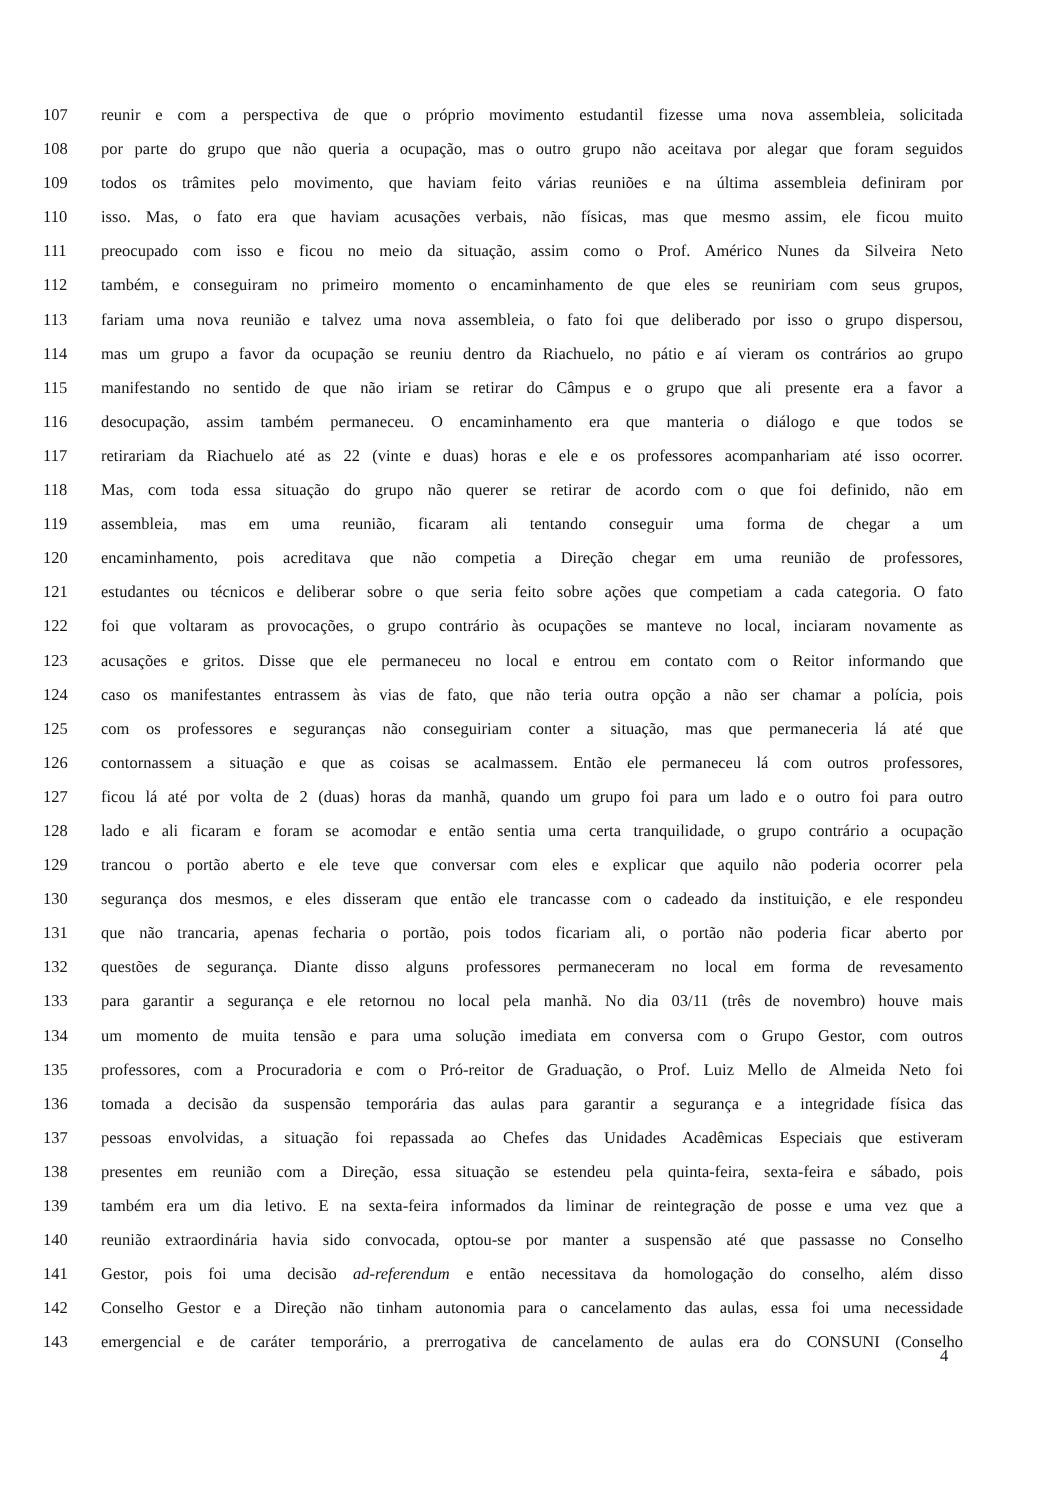107 reunir e com a perspectiva de que o próprio movimento estudantil fizesse uma nova assembleia, solicitada
108 por parte do grupo que não queria a ocupação, mas o outro grupo não aceitava por alegar que foram seguidos
109 todos os trâmites pelo movimento, que haviam feito várias reuniões e na última assembleia definiram por
110 isso. Mas, o fato era que haviam acusações verbais, não físicas, mas que mesmo assim, ele ficou muito
111 preocupado com isso e ficou no meio da situação, assim como o Prof. Américo Nunes da Silveira Neto
112 também, e conseguiram no primeiro momento o encaminhamento de que eles se reuniriam com seus grupos,
113 fariam uma nova reunião e talvez uma nova assembleia, o fato foi que deliberado por isso o grupo dispersou,
114 mas um grupo a favor da ocupação se reuniu dentro da Riachuelo, no pátio e aí vieram os contrários ao grupo
115 manifestando no sentido de que não iriam se retirar do Câmpus e o grupo que ali presente era a favor a
116 desocupação, assim também permaneceu. O encaminhamento era que manteria o diálogo e que todos se
117 retirariam da Riachuelo até as 22 (vinte e duas) horas e ele e os professores acompanhariam até isso ocorrer.
118 Mas, com toda essa situação do grupo não querer se retirar de acordo com o que foi definido, não em
119 assembleia, mas em uma reunião, ficaram ali tentando conseguir uma forma de chegar a um
120 encaminhamento, pois acreditava que não competia a Direção chegar em uma reunião de professores,
121 estudantes ou técnicos e deliberar sobre o que seria feito sobre ações que competiam a cada categoria. O fato
122 foi que voltaram as provocações, o grupo contrário às ocupações se manteve no local, inciaram novamente as
123 acusações e gritos. Disse que ele permaneceu no local e entrou em contato com o Reitor informando que
124 caso os manifestantes entrassem às vias de fato, que não teria outra opção a não ser chamar a polícia, pois
125 com os professores e seguranças não conseguiriam conter a situação, mas que permaneceria lá até que
126 contornassem a situação e que as coisas se acalmassem. Então ele permaneceu lá com outros professores,
127 ficou lá até por volta de 2 (duas) horas da manhã, quando um grupo foi para um lado e o outro foi para outro
128 lado e ali ficaram e foram se acomodar e então sentia uma certa tranquilidade, o grupo contrário a ocupação
129 trancou o portão aberto e ele teve que conversar com eles e explicar que aquilo não poderia ocorrer pela
130 segurança dos mesmos, e eles disseram que então ele trancasse com o cadeado da instituição, e ele respondeu
131 que não trancaria, apenas fecharia o portão, pois todos ficariam ali, o portão não poderia ficar aberto por
132 questões de segurança. Diante disso alguns professores permaneceram no local em forma de revesamento
133 para garantir a segurança e ele retornou no local pela manhã. No dia 03/11 (três de novembro) houve mais
134 um momento de muita tensão e para uma solução imediata em conversa com o Grupo Gestor, com outros
135 professores, com a Procuradoria e com o Pró-reitor de Graduação, o Prof. Luiz Mello de Almeida Neto foi
136 tomada a decisão da suspensão temporária das aulas para garantir a segurança e a integridade física das
137 pessoas envolvidas, a situação foi repassada ao Chefes das Unidades Acadêmicas Especiais que estiveram
138 presentes em reunião com a Direção, essa situação se estendeu pela quinta-feira, sexta-feira e sábado, pois
139 também era um dia letivo. E na sexta-feira informados da liminar de reintegração de posse e uma vez que a
140 reunião extraordinária havia sido convocada, optou-se por manter a suspensão até que passasse no Conselho
141 Gestor, pois foi uma decisão ad-referendum e então necessitava da homologação do conselho, além disso
142 Conselho Gestor e a Direção não tinham autonomia para o cancelamento das aulas, essa foi uma necessidade
143 emergencial e de caráter temporário, a prerrogativa de cancelamento de aulas era do CONSUNI (Conselho
4